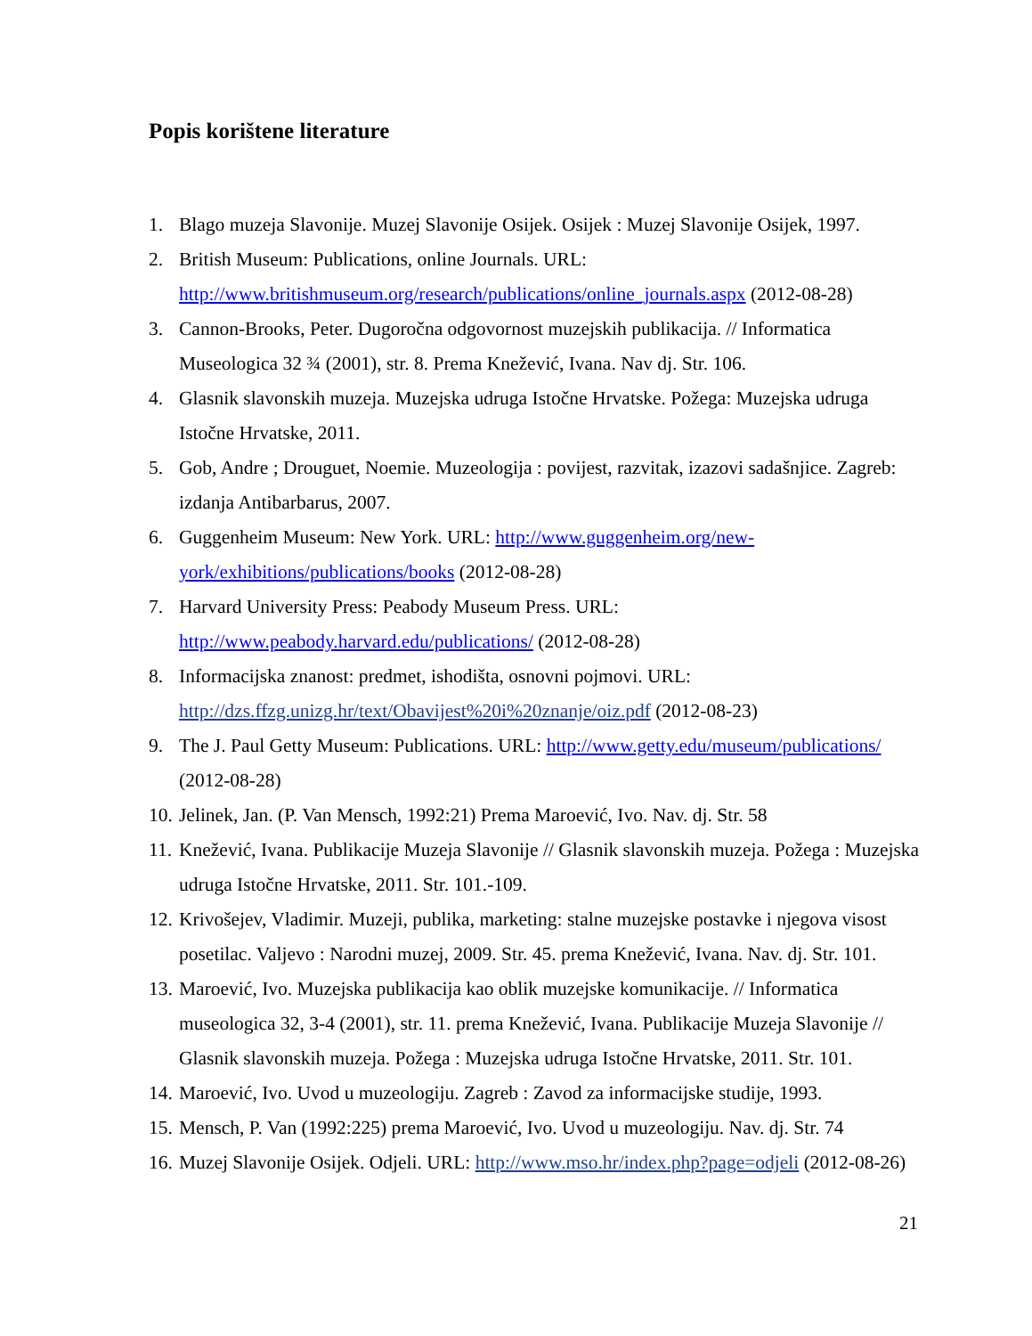Popis korištene literature
1. Blago muzeja Slavonije. Muzej Slavonije Osijek. Osijek : Muzej Slavonije Osijek, 1997.
2. British Museum: Publications, online Journals. URL: http://www.britishmuseum.org/research/publications/online_journals.aspx (2012-08-28)
3. Cannon-Brooks, Peter. Dugoročna odgovornost muzejskih publikacija. // Informatica Museologica 32 ¾ (2001), str. 8. Prema Knežević, Ivana. Nav dj. Str. 106.
4. Glasnik slavonskih muzeja. Muzejska udruga Istočne Hrvatske. Požega: Muzejska udruga Istočne Hrvatske, 2011.
5. Gob, Andre ; Drouguet, Noemie. Muzeologija : povijest, razvitak, izazovi sadašnjice. Zagreb: izdanja Antibarbarus, 2007.
6. Guggenheim Museum: New York. URL: http://www.guggenheim.org/new-york/exhibitions/publications/books (2012-08-28)
7. Harvard University Press: Peabody Museum Press. URL: http://www.peabody.harvard.edu/publications/ (2012-08-28)
8. Informacijska znanost: predmet, ishodišta, osnovni pojmovi. URL: http://dzs.ffzg.unizg.hr/text/Obavijest%20i%20znanje/oiz.pdf (2012-08-23)
9. The J. Paul Getty Museum: Publications. URL: http://www.getty.edu/museum/publications/ (2012-08-28)
10. Jelinek, Jan. (P. Van Mensch, 1992:21) Prema Maroević, Ivo. Nav. dj. Str. 58
11. Knežević, Ivana. Publikacije Muzeja Slavonije // Glasnik slavonskih muzeja. Požega : Muzejska udruga Istočne Hrvatske, 2011. Str. 101.-109.
12. Krivošejev, Vladimir. Muzeji, publika, marketing: stalne muzejske postavke i njegova visost posetilac. Valjevo : Narodni muzej, 2009. Str. 45. prema Knežević, Ivana. Nav. dj. Str. 101.
13. Maroević, Ivo. Muzejska publikacija kao oblik muzejske komunikacije. // Informatica museologica 32, 3-4 (2001), str. 11. prema Knežević, Ivana. Publikacije Muzeja Slavonije // Glasnik slavonskih muzeja. Požega : Muzejska udruga Istočne Hrvatske, 2011. Str. 101.
14. Maroević, Ivo. Uvod u muzeologiju. Zagreb : Zavod za informacijske studije, 1993.
15. Mensch, P. Van (1992:225) prema Maroević, Ivo. Uvod u muzeologiju. Nav. dj. Str. 74
16. Muzej Slavonije Osijek. Odjeli. URL: http://www.mso.hr/index.php?page=odjeli (2012-08-26)
21